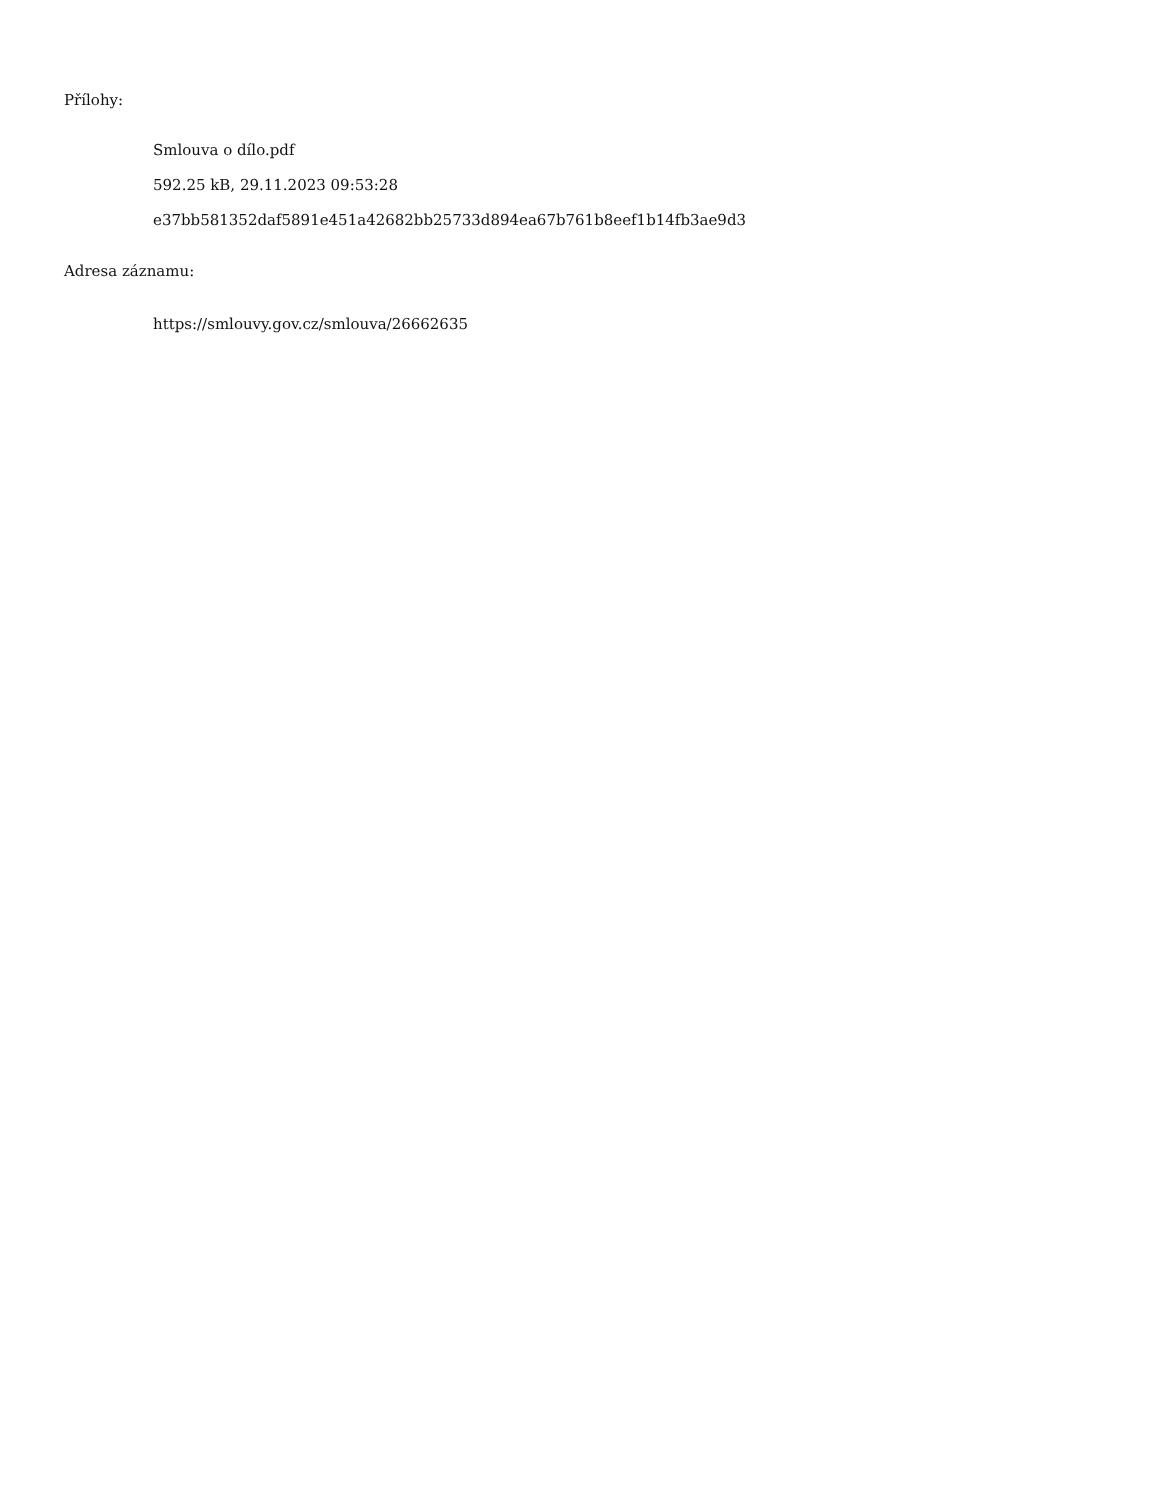Přílohy:
Smlouva o dílo.pdf
592.25 kB, 29.11.2023 09:53:28
e37bb581352daf5891e451a42682bb25733d894ea67b761b8eef1b14fb3ae9d3
Adresa záznamu:
https://smlouvy.gov.cz/smlouva/26662635